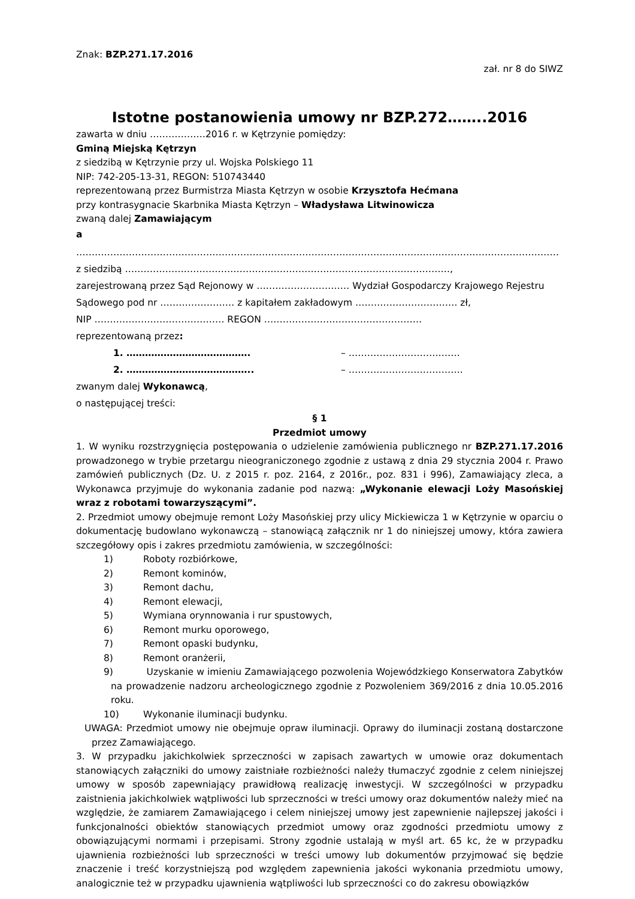Znak: BZP.271.17.2016
zał. nr 8 do SIWZ
Istotne postanowienia umowy nr BZP.272……..2016
zawarta w dniu ………………2016 r. w Kętrzynie pomiędzy:
Gminą Miejską Kętrzyn
z siedzibą w Kętrzynie przy ul. Wojska Polskiego 11
NIP: 742-205-13-31, REGON: 510743440
reprezentowaną przez Burmistrza Miasta Kętrzyn w osobie Krzysztofa Hećmana
przy kontrasygnacie Skarbnika Miasta Kętrzyn – Władysława Litwinowicza
zwaną dalej Zamawiającym
a
…………………………………………………………………………………………………………………………………………
z siedzibą ……………………………………………………………………………………………,
zarejestrowaną przez Sąd Rejonowy w ………………………… Wydział Gospodarczy Krajowego Rejestru Sądowego pod nr …………………… z kapitałem zakładowym …………………………… zł,
NIP …………………………………… REGON ……………………………………………
reprezentowaną przez:
1. …………………………………. – ………………………………
2. ………………………………….. – ……………………………….
zwanym dalej Wykonawcą,
o następującej treści:
§ 1
Przedmiot umowy
1. W wyniku rozstrzygnięcia postępowania o udzielenie zamówienia publicznego nr BZP.271.17.2016 prowadzonego w trybie przetargu nieograniczonego zgodnie z ustawą z dnia 29 stycznia 2004 r. Prawo zamówień publicznych (Dz. U. z 2015 r. poz. 2164, z 2016r., poz. 831 i 996), Zamawiający zleca, a Wykonawca przyjmuje do wykonania zadanie pod nazwą: „Wykonanie elewacji Loży Masońskiej wraz z robotami towarzyszącymi”.
2. Przedmiot umowy obejmuje remont Loży Masońskiej przy ulicy Mickiewicza 1 w Kętrzynie w oparciu o dokumentację budowlano wykonawczą – stanowiącą załącznik nr 1 do niniejszej umowy, która zawiera szczegółowy opis i zakres przedmiotu zamówienia, w szczególności:
1) Roboty rozbiórkowe,
2) Remont kominów,
3) Remont dachu,
4) Remont elewacji,
5) Wymiana orynnowania i rur spustowych,
6) Remont murku oporowego,
7) Remont opaski budynku,
8) Remont oranżerii,
9) Uzyskanie w imieniu Zamawiającego pozwolenia Wojewódzkiego Konserwatora Zabytków na prowadzenie nadzoru archeologicznego zgodnie z Pozwoleniem 369/2016 z dnia 10.05.2016 roku.
10) Wykonanie iluminacji budynku.
UWAGA: Przedmiot umowy nie obejmuje opraw iluminacji. Oprawy do iluminacji zostaną dostarczone przez Zamawiającego.
3. W przypadku jakichkolwiek sprzeczności w zapisach zawartych w umowie oraz dokumentach stanowiących załączniki do umowy zaistniałe rozbieżności należy tłumaczyć zgodnie z celem niniejszej umowy w sposób zapewniający prawidłową realizację inwestycji. W szczególności w przypadku zaistnienia jakichkolwiek wątpliwości lub sprzeczności w treści umowy oraz dokumentów należy mieć na względzie, że zamiarem Zamawiającego i celem niniejszej umowy jest zapewnienie najlepszej jakości i funkcjonalności obiektów stanowiących przedmiot umowy oraz zgodności przedmiotu umowy z obowiązującymi normami i przepisami. Strony zgodnie ustalają w myśl art. 65 kc, że w przypadku ujawnienia rozbieżności lub sprzeczności w treści umowy lub dokumentów przyjmować się będzie znaczenie i treść korzystniejszą pod względem zapewnienia jakości wykonania przedmiotu umowy, analogicznie też w przypadku ujawnienia wątpliwości lub sprzeczności co do zakresu obowiązków